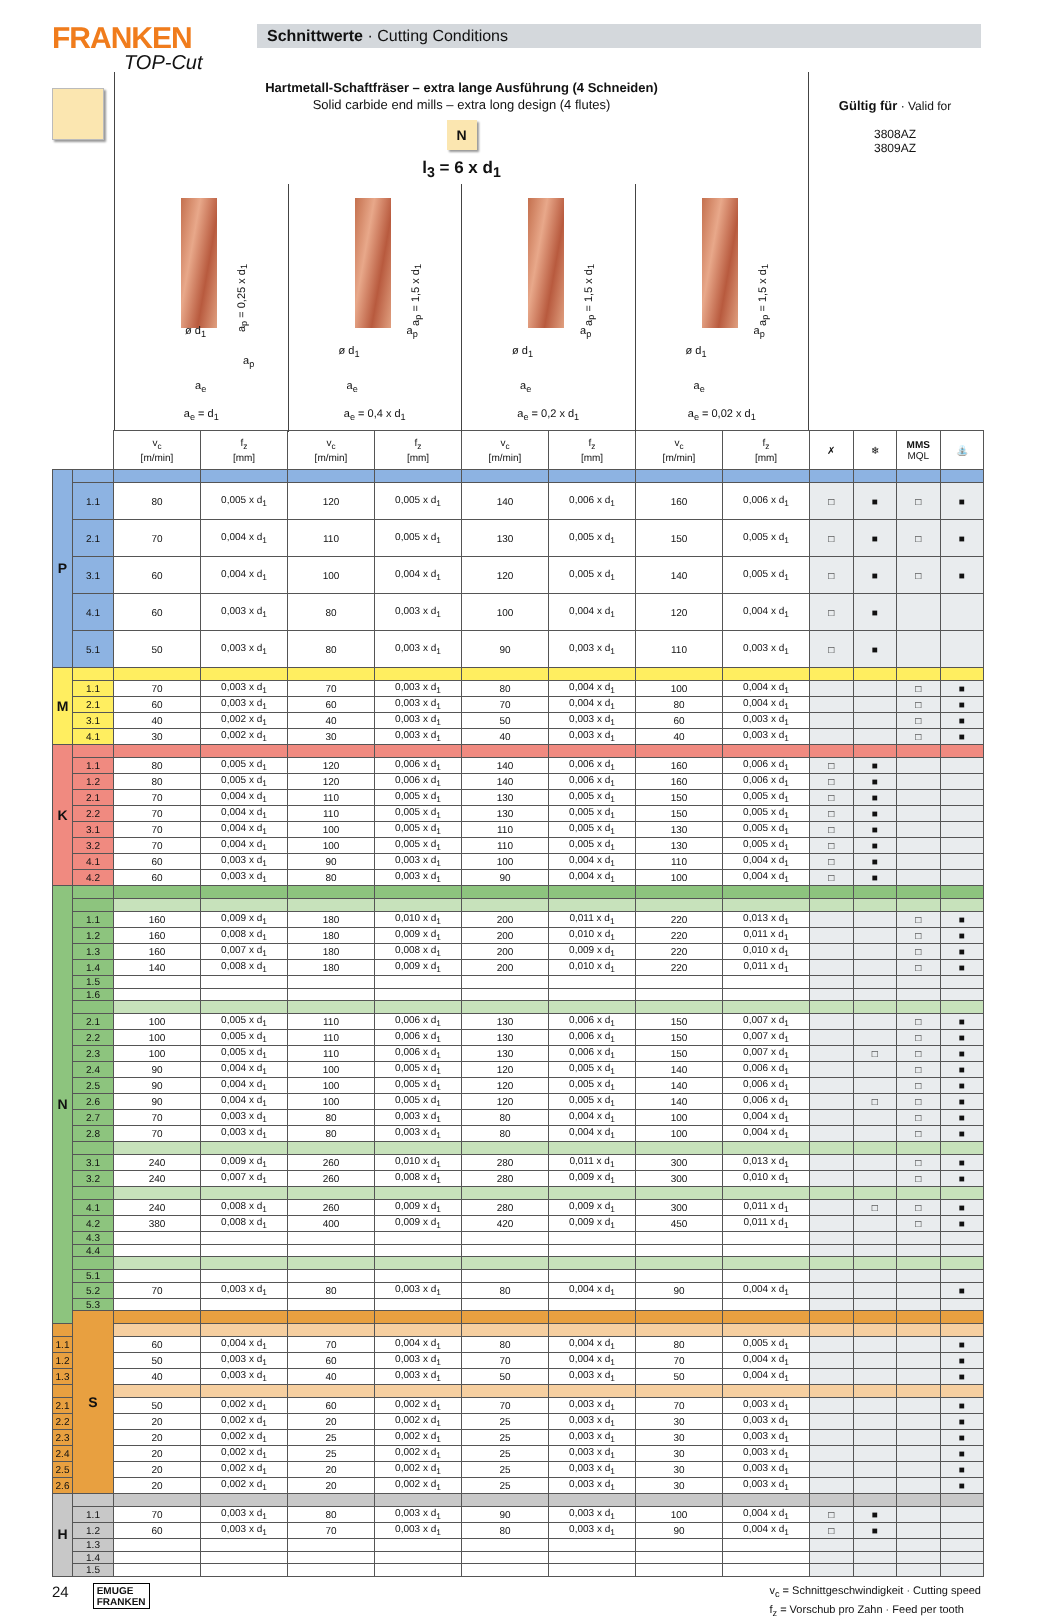FRANKEN
TOP-Cut
Schnittwerte · Cutting Conditions
Hartmetall-Schaftfräser – extra lange Ausführung (4 Schneiden)
Solid carbide end mills – extra long design (4 flutes)
N
l<sub>3</sub> = 6 x d<sub>1</sub>
a<sub>p</sub> = 0,25 x d<sub>1</sub>
ø d<sub>1</sub>
a<sub>e</sub>
a<sub>p</sub>
a<sub>e</sub> = d<sub>1</sub>
a<sub>p</sub> = 1,5 x d<sub>1</sub>
ø d<sub>1</sub>
a<sub>e</sub>
a<sub>p</sub>
a<sub>e</sub> = 0,4 x d<sub>1</sub>
a<sub>p</sub> = 1,5 x d<sub>1</sub>
ø d<sub>1</sub>
a<sub>e</sub>
a<sub>p</sub>
a<sub>e</sub> = 0,2 x d<sub>1</sub>
a<sub>p</sub> = 1,5 x d<sub>1</sub>
ø d<sub>1</sub>
a<sub>e</sub>
a<sub>p</sub>
a<sub>e</sub> = 0,02 x d<sub>1</sub>
Gültig für · Valid for
3808AZ
3809AZ
| | | v<sub>c</sub> [m/min] | f<sub>z</sub> [mm] | v<sub>c</sub> [m/min] | f<sub>z</sub> [mm] | v<sub>c</sub> [m/min] | f<sub>z</sub> [mm] | v<sub>c</sub> [m/min] | f<sub>z</sub> [mm] | ✗ | ❄ | MMS MQL | ⛲ | |
| --- | --- | --- | --- | --- | --- | --- | --- | --- | --- | --- | --- | --- | --- | --- |
| P | | | | | | | | | | | | | | |
| | 1.1 | 80 | 0,005 x d<sub>1</sub> | 120 | 0,005 x d<sub>1</sub> | 140 | 0,006 x d<sub>1</sub> | 160 | 0,006 x d<sub>1</sub> | □ | ■ | □ | ■ | |
| | 2.1 | 70 | 0,004 x d<sub>1</sub> | 110 | 0,005 x d<sub>1</sub> | 130 | 0,005 x d<sub>1</sub> | 150 | 0,005 x d<sub>1</sub> | □ | ■ | □ | ■ | |
| | 3.1 | 60 | 0,004 x d<sub>1</sub> | 100 | 0,004 x d<sub>1</sub> | 120 | 0,005 x d<sub>1</sub> | 140 | 0,005 x d<sub>1</sub> | □ | ■ | □ | ■ | |
| | 4.1 | 60 | 0,003 x d<sub>1</sub> | 80 | 0,003 x d<sub>1</sub> | 100 | 0,004 x d<sub>1</sub> | 120 | 0,004 x d<sub>1</sub> | □ | ■ | | | |
| | 5.1 | 50 | 0,003 x d<sub>1</sub> | 80 | 0,003 x d<sub>1</sub> | 90 | 0,003 x d<sub>1</sub> | 110 | 0,003 x d<sub>1</sub> | □ | ■ | | | |
| M | | | | | | | | | | | | | | |
| | 1.1 | 70 | 0,003 x d<sub>1</sub> | 70 | 0,003 x d<sub>1</sub> | 80 | 0,004 x d<sub>1</sub> | 100 | 0,004 x d<sub>1</sub> | | | □ | ■ | |
| | 2.1 | 60 | 0,003 x d<sub>1</sub> | 60 | 0,003 x d<sub>1</sub> | 70 | 0,004 x d<sub>1</sub> | 80 | 0,004 x d<sub>1</sub> | | | □ | ■ | |
| | 3.1 | 40 | 0,002 x d<sub>1</sub> | 40 | 0,003 x d<sub>1</sub> | 50 | 0,003 x d<sub>1</sub> | 60 | 0,003 x d<sub>1</sub> | | | □ | ■ | |
| | 4.1 | 30 | 0,002 x d<sub>1</sub> | 30 | 0,003 x d<sub>1</sub> | 40 | 0,003 x d<sub>1</sub> | 40 | 0,003 x d<sub>1</sub> | | | □ | ■ | |
| K | | | | | | | | | | | | | | |
| | 1.1 | 80 | 0,005 x d<sub>1</sub> | 120 | 0,006 x d<sub>1</sub> | 140 | 0,006 x d<sub>1</sub> | 160 | 0,006 x d<sub>1</sub> | □ | ■ | | | |
| | 1.2 | 80 | 0,005 x d<sub>1</sub> | 120 | 0,006 x d<sub>1</sub> | 140 | 0,006 x d<sub>1</sub> | 160 | 0,006 x d<sub>1</sub> | □ | ■ | | | |
| | 2.1 | 70 | 0,004 x d<sub>1</sub> | 110 | 0,005 x d<sub>1</sub> | 130 | 0,005 x d<sub>1</sub> | 150 | 0,005 x d<sub>1</sub> | □ | ■ | | | |
| | 2.2 | 70 | 0,004 x d<sub>1</sub> | 110 | 0,005 x d<sub>1</sub> | 130 | 0,005 x d<sub>1</sub> | 150 | 0,005 x d<sub>1</sub> | □ | ■ | | | |
| | 3.1 | 70 | 0,004 x d<sub>1</sub> | 100 | 0,005 x d<sub>1</sub> | 110 | 0,005 x d<sub>1</sub> | 130 | 0,005 x d<sub>1</sub> | □ | ■ | | | |
| | 3.2 | 70 | 0,004 x d<sub>1</sub> | 100 | 0,005 x d<sub>1</sub> | 110 | 0,005 x d<sub>1</sub> | 130 | 0,005 x d<sub>1</sub> | □ | ■ | | | |
| | 4.1 | 60 | 0,003 x d<sub>1</sub> | 90 | 0,003 x d<sub>1</sub> | 100 | 0,004 x d<sub>1</sub> | 110 | 0,004 x d<sub>1</sub> | □ | ■ | | | |
| | 4.2 | 60 | 0,003 x d<sub>1</sub> | 80 | 0,003 x d<sub>1</sub> | 90 | 0,004 x d<sub>1</sub> | 100 | 0,004 x d<sub>1</sub> | □ | ■ | | | |
| N | | | | | | | | | | | | | | |
| | 1.1 | 160 | 0,009 x d<sub>1</sub> | 180 | 0,010 x d<sub>1</sub> | 200 | 0,011 x d<sub>1</sub> | 220 | 0,013 x d<sub>1</sub> | | | □ | ■ | |
| | 1.2 | 160 | 0,008 x d<sub>1</sub> | 180 | 0,009 x d<sub>1</sub> | 200 | 0,010 x d<sub>1</sub> | 220 | 0,011 x d<sub>1</sub> | | | □ | ■ | |
| | 1.3 | 160 | 0,007 x d<sub>1</sub> | 180 | 0,008 x d<sub>1</sub> | 200 | 0,009 x d<sub>1</sub> | 220 | 0,010 x d<sub>1</sub> | | | □ | ■ | |
| | 1.4 | 140 | 0,008 x d<sub>1</sub> | 180 | 0,009 x d<sub>1</sub> | 200 | 0,010 x d<sub>1</sub> | 220 | 0,011 x d<sub>1</sub> | | | □ | ■ | |
| | 1.5 | | | | | | | | | | | | | |
| | 1.6 | | | | | | | | | | | | | |
| | 2.1 | 100 | 0,005 x d<sub>1</sub> | 110 | 0,006 x d<sub>1</sub> | 130 | 0,006 x d<sub>1</sub> | 150 | 0,007 x d<sub>1</sub> | | | □ | ■ | |
| | 2.2 | 100 | 0,005 x d<sub>1</sub> | 110 | 0,006 x d<sub>1</sub> | 130 | 0,006 x d<sub>1</sub> | 150 | 0,007 x d<sub>1</sub> | | | □ | ■ | |
| | 2.3 | 100 | 0,005 x d<sub>1</sub> | 110 | 0,006 x d<sub>1</sub> | 130 | 0,006 x d<sub>1</sub> | 150 | 0,007 x d<sub>1</sub> | | □ | □ | ■ | |
| | 2.4 | 90 | 0,004 x d<sub>1</sub> | 100 | 0,005 x d<sub>1</sub> | 120 | 0,005 x d<sub>1</sub> | 140 | 0,006 x d<sub>1</sub> | | | □ | ■ | |
| | 2.5 | 90 | 0,004 x d<sub>1</sub> | 100 | 0,005 x d<sub>1</sub> | 120 | 0,005 x d<sub>1</sub> | 140 | 0,006 x d<sub>1</sub> | | | □ | ■ | |
| | 2.6 | 90 | 0,004 x d<sub>1</sub> | 100 | 0,005 x d<sub>1</sub> | 120 | 0,005 x d<sub>1</sub> | 140 | 0,006 x d<sub>1</sub> | | □ | □ | ■ | |
| | 2.7 | 70 | 0,003 x d<sub>1</sub> | 80 | 0,003 x d<sub>1</sub> | 80 | 0,004 x d<sub>1</sub> | 100 | 0,004 x d<sub>1</sub> | | | □ | ■ | |
| | 2.8 | 70 | 0,003 x d<sub>1</sub> | 80 | 0,003 x d<sub>1</sub> | 80 | 0,004 x d<sub>1</sub> | 100 | 0,004 x d<sub>1</sub> | | | □ | ■ | |
| | 3.1 | 240 | 0,009 x d<sub>1</sub> | 260 | 0,010 x d<sub>1</sub> | 280 | 0,011 x d<sub>1</sub> | 300 | 0,013 x d<sub>1</sub> | | | □ | ■ | |
| | 3.2 | 240 | 0,007 x d<sub>1</sub> | 260 | 0,008 x d<sub>1</sub> | 280 | 0,009 x d<sub>1</sub> | 300 | 0,010 x d<sub>1</sub> | | | □ | ■ | |
| | 4.1 | 240 | 0,008 x d<sub>1</sub> | 260 | 0,009 x d<sub>1</sub> | 280 | 0,009 x d<sub>1</sub> | 300 | 0,011 x d<sub>1</sub> | | □ | □ | ■ | |
| | 4.2 | 380 | 0,008 x d<sub>1</sub> | 400 | 0,009 x d<sub>1</sub> | 420 | 0,009 x d<sub>1</sub> | 450 | 0,011 x d<sub>1</sub> | | | □ | ■ | |
| | 4.3 | | | | | | | | | | | | | |
| | 4.4 | | | | | | | | | | | | | |
| | 5.1 | | | | | | | | | | | | | |
| | 5.2 | 70 | 0,003 x d<sub>1</sub> | 80 | 0,003 x d<sub>1</sub> | 80 | 0,004 x d<sub>1</sub> | 90 | 0,004 x d<sub>1</sub> | | | | ■ | |
| | 5.3 | | | | | | | | | | | | | |
| | S | | | | | | | | | | | | | |
| 1.1 | | 60 | 0,004 x d<sub>1</sub> | 70 | 0,004 x d<sub>1</sub> | 80 | 0,004 x d<sub>1</sub> | 80 | 0,005 x d<sub>1</sub> | | | | ■ | |
| 1.2 | | 50 | 0,003 x d<sub>1</sub> | 60 | 0,003 x d<sub>1</sub> | 70 | 0,004 x d<sub>1</sub> | 70 | 0,004 x d<sub>1</sub> | | | | ■ | |
| 1.3 | | 40 | 0,003 x d<sub>1</sub> | 40 | 0,003 x d<sub>1</sub> | 50 | 0,003 x d<sub>1</sub> | 50 | 0,004 x d<sub>1</sub> | | | | ■ | |
| 2.1 | | 50 | 0,002 x d<sub>1</sub> | 60 | 0,002 x d<sub>1</sub> | 70 | 0,003 x d<sub>1</sub> | 70 | 0,003 x d<sub>1</sub> | | | | ■ | |
| 2.2 | | 20 | 0,002 x d<sub>1</sub> | 20 | 0,002 x d<sub>1</sub> | 25 | 0,003 x d<sub>1</sub> | 30 | 0,003 x d<sub>1</sub> | | | | ■ | |
| 2.3 | | 20 | 0,002 x d<sub>1</sub> | 25 | 0,002 x d<sub>1</sub> | 25 | 0,003 x d<sub>1</sub> | 30 | 0,003 x d<sub>1</sub> | | | | ■ | |
| 2.4 | | 20 | 0,002 x d<sub>1</sub> | 25 | 0,002 x d<sub>1</sub> | 25 | 0,003 x d<sub>1</sub> | 30 | 0,003 x d<sub>1</sub> | | | | ■ | |
| 2.5 | | 20 | 0,002 x d<sub>1</sub> | 20 | 0,002 x d<sub>1</sub> | 25 | 0,003 x d<sub>1</sub> | 30 | 0,003 x d<sub>1</sub> | | | | ■ | |
| 2.6 | | 20 | 0,002 x d<sub>1</sub> | 20 | 0,002 x d<sub>1</sub> | 25 | 0,003 x d<sub>1</sub> | 30 | 0,003 x d<sub>1</sub> | | | | ■ | |
| H | | | | | | | | | | | | | | |
| | 1.1 | 70 | 0,003 x d<sub>1</sub> | 80 | 0,003 x d<sub>1</sub> | 90 | 0,003 x d<sub>1</sub> | 100 | 0,004 x d<sub>1</sub> | □ | ■ | | | |
| | 1.2 | 60 | 0,003 x d<sub>1</sub> | 70 | 0,003 x d<sub>1</sub> | 80 | 0,003 x d<sub>1</sub> | 90 | 0,004 x d<sub>1</sub> | □ | ■ | | | |
| | 1.3 | | | | | | | | | | | | | |
| | 1.4 | | | | | | | | | | | | | |
| | 1.5 | | | | | | | | | | | | | |
24 EMUGE
FRANKEN
v<sub>c</sub> = Schnittgeschwindigkeit · Cutting speed
f<sub>z</sub> = Vorschub pro Zahn · Feed per tooth